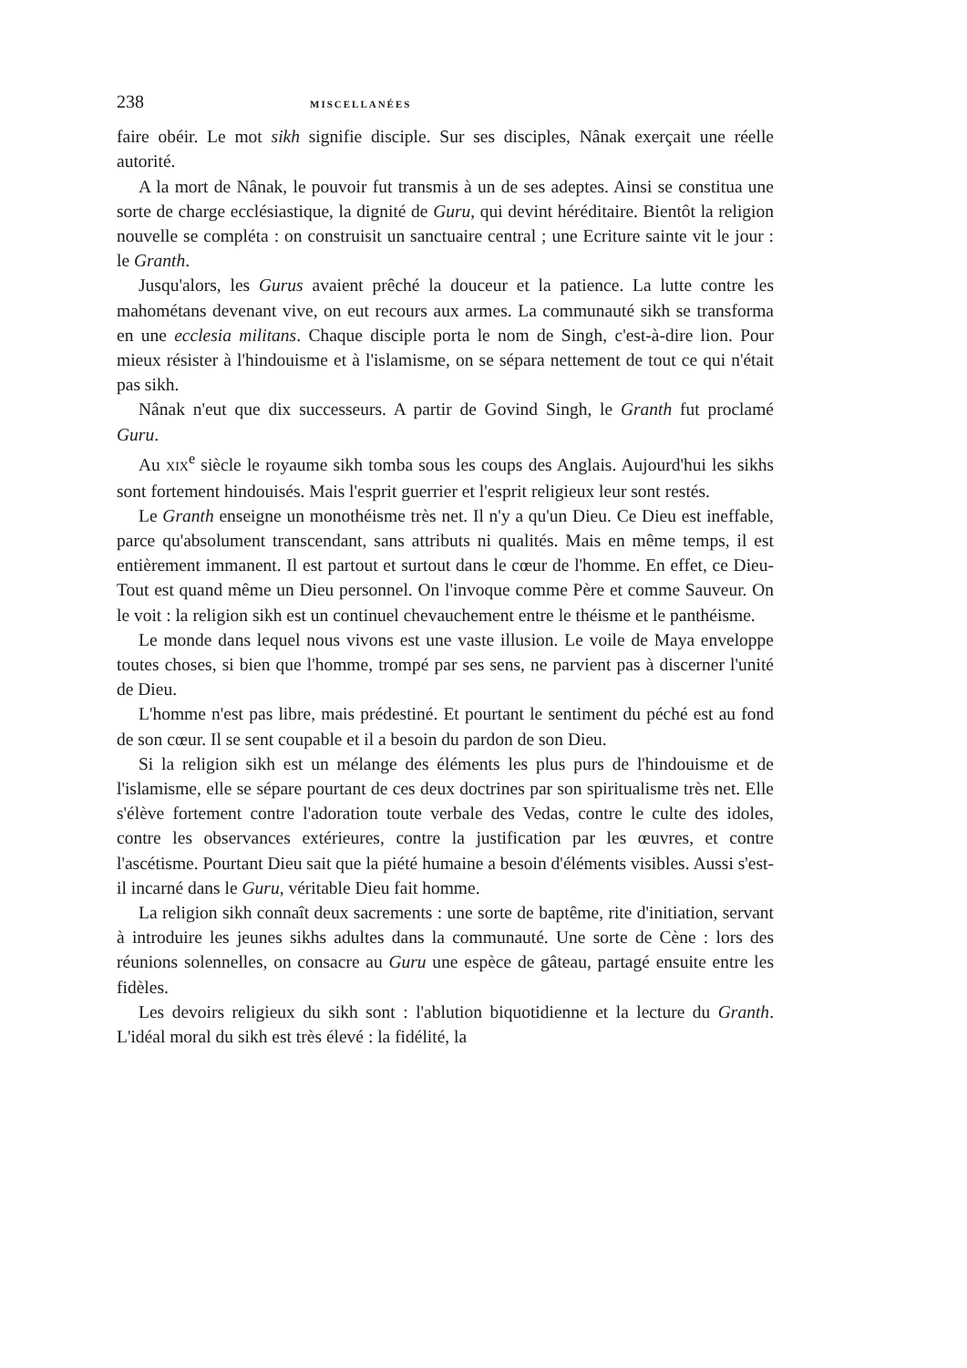238 MISCELLANÉES
faire obéir. Le mot sikh signifie disciple. Sur ses disciples, Nânak exerçait une réelle autorité.
A la mort de Nânak, le pouvoir fut transmis à un de ses adeptes. Ainsi se constitua une sorte de charge ecclésiastique, la dignité de Guru, qui devint héréditaire. Bientôt la religion nouvelle se compléta : on construisit un sanctuaire central ; une Ecriture sainte vit le jour : le Granth.
Jusqu'alors, les Gurus avaient prêché la douceur et la patience. La lutte contre les mahométans devenant vive, on eut recours aux armes. La communauté sikh se transforma en une ecclesia militans. Chaque disciple porta le nom de Singh, c'est-à-dire lion. Pour mieux résister à l'hindouisme et à l'islamisme, on se sépara nettement de tout ce qui n'était pas sikh.
Nânak n'eut que dix successeurs. A partir de Govind Singh, le Granth fut proclamé Guru.
Au XIX<sup>e</sup> siècle le royaume sikh tomba sous les coups des Anglais. Aujourd'hui les sikhs sont fortement hindouisés. Mais l'esprit guerrier et l'esprit religieux leur sont restés.
Le Granth enseigne un monothéisme très net. Il n'y a qu'un Dieu. Ce Dieu est ineffable, parce qu'absolument transcendant, sans attributs ni qualités. Mais en même temps, il est entièrement immanent. Il est partout et surtout dans le cœur de l'homme. En effet, ce Dieu-Tout est quand même un Dieu personnel. On l'invoque comme Père et comme Sauveur. On le voit : la religion sikh est un continuel chevauchement entre le théisme et le panthéisme.
Le monde dans lequel nous vivons est une vaste illusion. Le voile de Maya enveloppe toutes choses, si bien que l'homme, trompé par ses sens, ne parvient pas à discerner l'unité de Dieu.
L'homme n'est pas libre, mais prédestiné. Et pourtant le sentiment du péché est au fond de son cœur. Il se sent coupable et il a besoin du pardon de son Dieu.
Si la religion sikh est un mélange des éléments les plus purs de l'hindouisme et de l'islamisme, elle se sépare pourtant de ces deux doctrines par son spiritualisme très net. Elle s'élève fortement contre l'adoration toute verbale des Vedas, contre le culte des idoles, contre les observances extérieures, contre la justification par les œuvres, et contre l'ascétisme. Pourtant Dieu sait que la piété humaine a besoin d'éléments visibles. Aussi s'est-il incarné dans le Guru, véritable Dieu fait homme.
La religion sikh connaît deux sacrements : une sorte de baptême, rite d'initiation, servant à introduire les jeunes sikhs adultes dans la communauté. Une sorte de Cène : lors des réunions solennelles, on consacre au Guru une espèce de gâteau, partagé ensuite entre les fidèles.
Les devoirs religieux du sikh sont : l'ablution biquotidienne et la lecture du Granth. L'idéal moral du sikh est très élevé : la fidélité, la